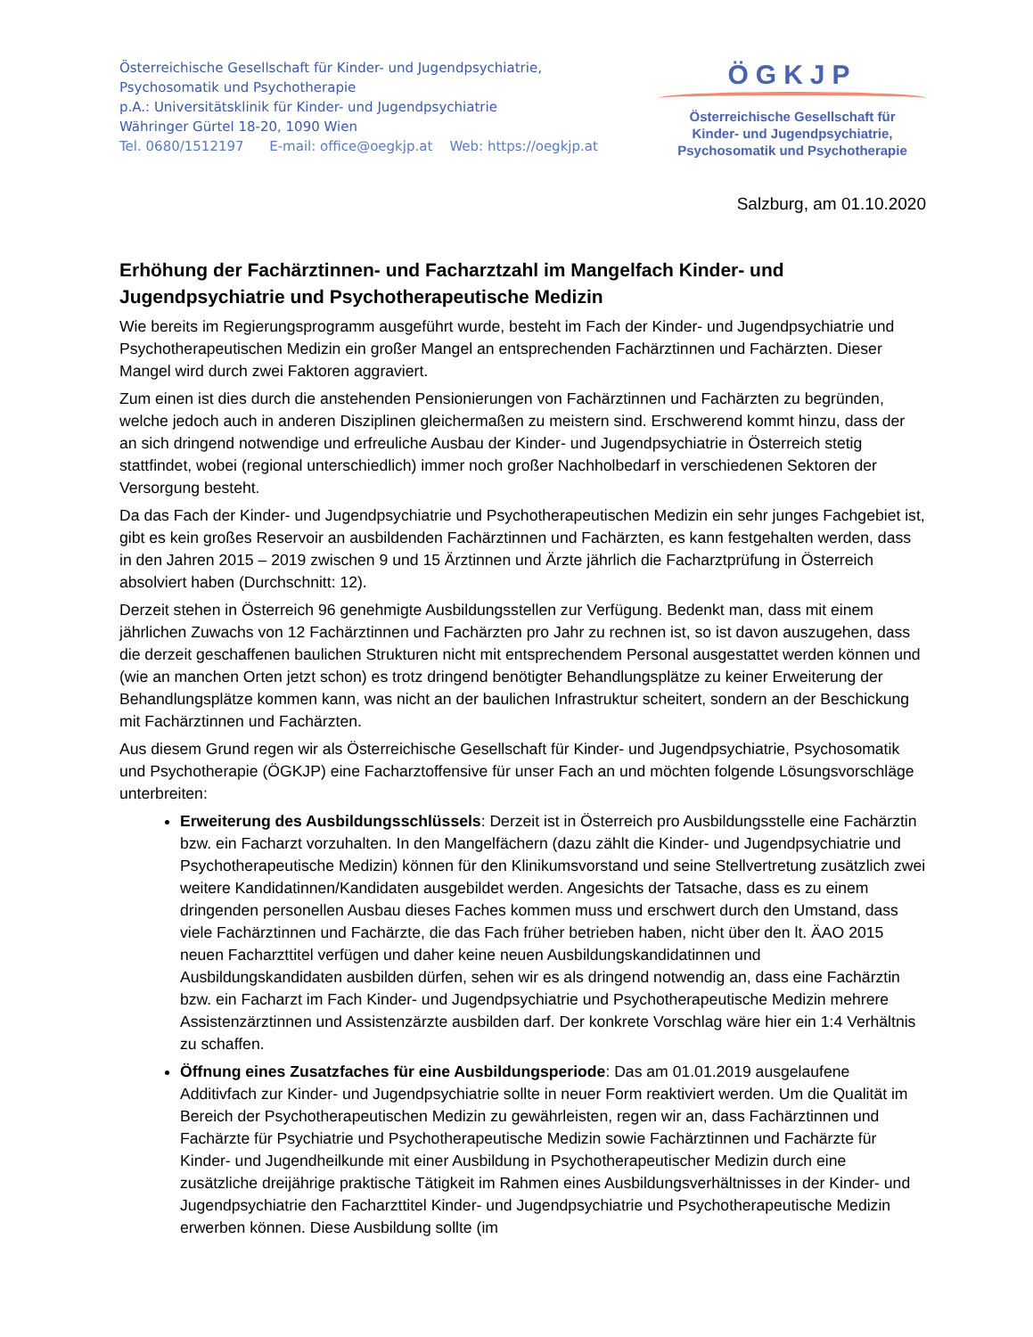Österreichische Gesellschaft für Kinder- und Jugendpsychiatrie,
Psychosomatik und Psychotherapie
p.A.: Universitätsklinik für Kinder- und Jugendpsychiatrie
Währinger Gürtel 18-20, 1090 Wien
Tel. 0680/1512197 E-mail: office@oegkjp.at Web: https://oegkjp.at
ÖGKJP
Österreichische Gesellschaft für
Kinder- und Jugendpsychiatrie,
Psychosomatik und Psychotherapie
Salzburg, am 01.10.2020
Erhöhung der Fachärztinnen- und Facharztzahl im Mangelfach Kinder- und Jugendpsychiatrie und Psychotherapeutische Medizin
Wie bereits im Regierungsprogramm ausgeführt wurde, besteht im Fach der Kinder- und Jugendpsychiatrie und Psychotherapeutischen Medizin ein großer Mangel an entsprechenden Fachärztinnen und Fachärzten. Dieser Mangel wird durch zwei Faktoren aggraviert.
Zum einen ist dies durch die anstehenden Pensionierungen von Fachärztinnen und Fachärzten zu begründen, welche jedoch auch in anderen Disziplinen gleichermaßen zu meistern sind. Erschwerend kommt hinzu, dass der an sich dringend notwendige und erfreuliche Ausbau der Kinder- und Jugendpsychiatrie in Österreich stetig stattfindet, wobei (regional unterschiedlich) immer noch großer Nachholbedarf in verschiedenen Sektoren der Versorgung besteht.
Da das Fach der Kinder- und Jugendpsychiatrie und Psychotherapeutischen Medizin ein sehr junges Fachgebiet ist, gibt es kein großes Reservoir an ausbildenden Fachärztinnen und Fachärzten, es kann festgehalten werden, dass in den Jahren 2015 – 2019 zwischen 9 und 15 Ärztinnen und Ärzte jährlich die Facharztprüfung in Österreich absolviert haben (Durchschnitt: 12).
Derzeit stehen in Österreich 96 genehmigte Ausbildungsstellen zur Verfügung. Bedenkt man, dass mit einem jährlichen Zuwachs von 12 Fachärztinnen und Fachärzten pro Jahr zu rechnen ist, so ist davon auszugehen, dass die derzeit geschaffenen baulichen Strukturen nicht mit entsprechendem Personal ausgestattet werden können und (wie an manchen Orten jetzt schon) es trotz dringend benötigter Behandlungsplätze zu keiner Erweiterung der Behandlungsplätze kommen kann, was nicht an der baulichen Infrastruktur scheitert, sondern an der Beschickung mit Fachärztinnen und Fachärzten.
Aus diesem Grund regen wir als Österreichische Gesellschaft für Kinder- und Jugendpsychiatrie, Psychosomatik und Psychotherapie (ÖGKJP) eine Facharztoffensive für unser Fach an und möchten folgende Lösungsvorschläge unterbreiten:
Erweiterung des Ausbildungsschlüssels: Derzeit ist in Österreich pro Ausbildungsstelle eine Fachärztin bzw. ein Facharzt vorzuhalten. In den Mangelfächern (dazu zählt die Kinder- und Jugendpsychiatrie und Psychotherapeutische Medizin) können für den Klinikumsvorstand und seine Stellvertretung zusätzlich zwei weitere Kandidatinnen/Kandidaten ausgebildet werden. Angesichts der Tatsache, dass es zu einem dringenden personellen Ausbau dieses Faches kommen muss und erschwert durch den Umstand, dass viele Fachärztinnen und Fachärzte, die das Fach früher betrieben haben, nicht über den lt. ÄAO 2015 neuen Facharzttitel verfügen und daher keine neuen Ausbildungskandidatinnen und Ausbildungskandidaten ausbilden dürfen, sehen wir es als dringend notwendig an, dass eine Fachärztin bzw. ein Facharzt im Fach Kinder- und Jugendpsychiatrie und Psychotherapeutische Medizin mehrere Assistenzärztinnen und Assistenzärzte ausbilden darf. Der konkrete Vorschlag wäre hier ein 1:4 Verhältnis zu schaffen.
Öffnung eines Zusatzfaches für eine Ausbildungsperiode: Das am 01.01.2019 ausgelaufene Additivfach zur Kinder- und Jugendpsychiatrie sollte in neuer Form reaktiviert werden. Um die Qualität im Bereich der Psychotherapeutischen Medizin zu gewährleisten, regen wir an, dass Fachärztinnen und Fachärzte für Psychiatrie und Psychotherapeutische Medizin sowie Fachärztinnen und Fachärzte für Kinder- und Jugendheilkunde mit einer Ausbildung in Psychotherapeutischer Medizin durch eine zusätzliche dreijährige praktische Tätigkeit im Rahmen eines Ausbildungsverhältnisses in der Kinder- und Jugendpsychiatrie den Facharzttitel Kinder- und Jugendpsychiatrie und Psychotherapeutische Medizin erwerben können. Diese Ausbildung sollte (im